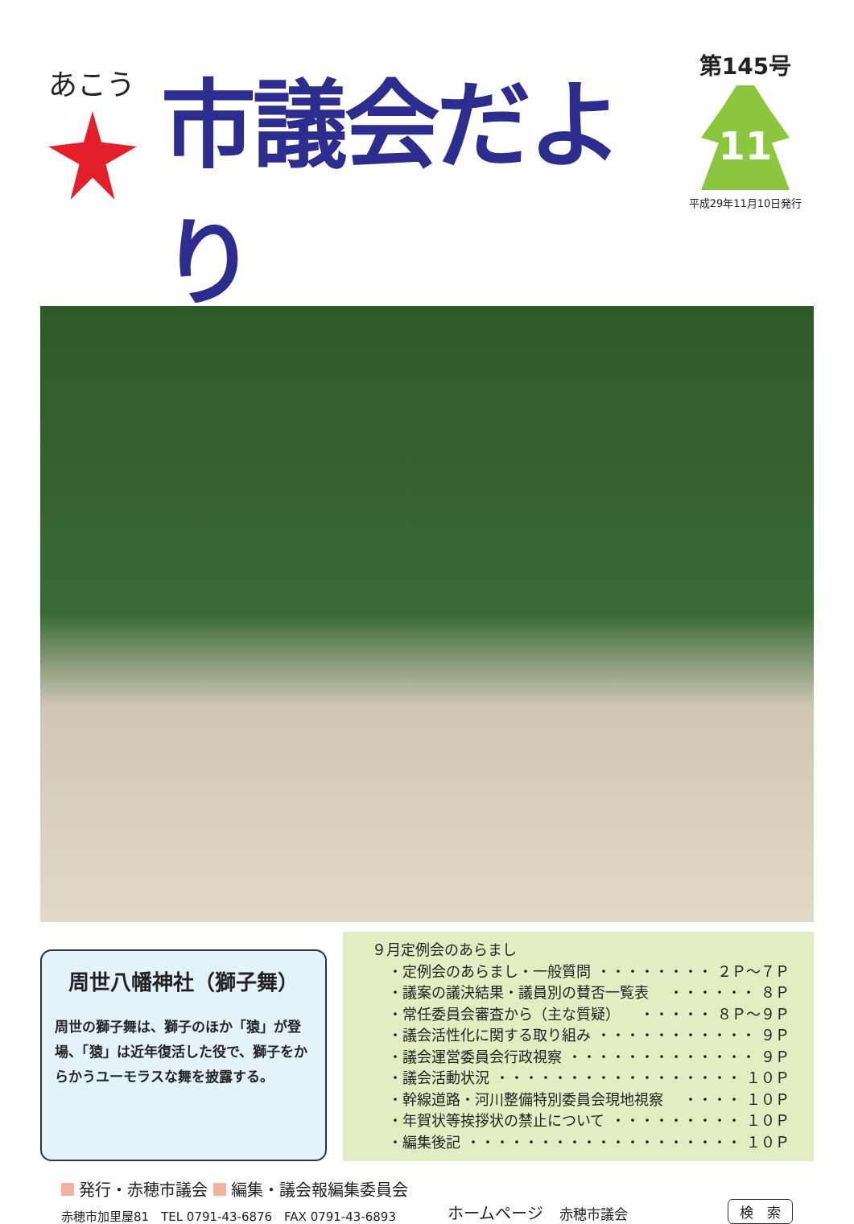あこう
市議会だより
第145号
11
平成29年11月10日発行
周世八幡神社（獅子舞）
周世の獅子舞は、獅子のほか「猿」が登場、「猿」は近年復活した役で、獅子をからかうユーモラスな舞を披露する。
９月定例会のあらまし
・定例会のあらまし・一般質問 ・・・・・・・・ ２Ｐ～７Ｐ
・議案の議決結果・議員別の賛否一覧表 ・・・・・・ ８Ｐ
・常任委員会審査から（主な質疑） ・・・・・ ８Ｐ～９Ｐ
・議会活性化に関する取り組み ・・・・・・・・・・・ ９Ｐ
・議会運営委員会行政視察 ・・・・・・・・・・・・・ ９Ｐ
・議会活動状況 ・・・・・・・・・・・・・・・・・ １０Ｐ
・幹線道路・河川整備特別委員会現地視察 ・・・・ １０Ｐ
・年賀状等挨拶状の禁止について ・・・・・・・・・ １０Ｐ
・編集後記 ・・・・・・・・・・・・・・・・・・・ １０Ｐ
発行・赤穂市議会 編集・議会報編集委員会
赤穂市加里屋81　TEL 0791-43-6876　FAX 0791-43-6893
ホームページ　赤穂市議会
検　索